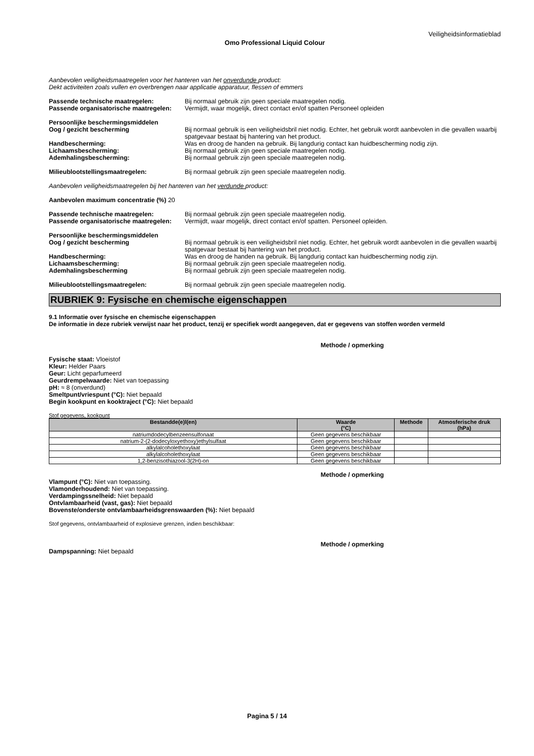Veiligheidsinformatieblad
Omo Professional Liquid Colour
Aanbevolen veiligheidsmaatregelen voor het hanteren van het onverdunde product:
Dekt activiteiten zoals vullen en overbrengen naar applicatie apparatuur, flessen of emmers
Passende technische maatregelen: Bij normaal gebruik zijn geen speciale maatregelen nodig.
Passende organisatorische maatregelen:
Vermijdt, waar mogelijk, direct contact en/of spatten Personeel opleiden
Persoonlijke beschermingsmiddelen
Oog / gezicht bescherming Bij normaal gebruik is een veiligheidsbril niet nodig. Echter, het gebruik wordt aanbevolen in die gevallen waarbij spatgevaar bestaat bij hantering van het product.
Handbescherming: Was en droog de handen na gebruik. Bij langdurig contact kan huidbescherming nodig zijn.
Lichaamsbescherming: Bij normaal gebruik zijn geen speciale maatregelen nodig.
Ademhalingsbescherming: Bij normaal gebruik zijn geen speciale maatregelen nodig.
Milieublootstellingsmaatregelen: Bij normaal gebruik zijn geen speciale maatregelen nodig.
Aanbevolen veiligheidsmaatregelen bij het hanteren van het verdunde product:
Aanbevolen maximum concentratie (%) 20
Passende technische maatregelen: Bij normaal gebruik zijn geen speciale maatregelen nodig.
Passende organisatorische maatregelen:
Vermijdt, waar mogelijk, direct contact en/of spatten. Personeel opleiden.
Persoonlijke beschermingsmiddelen
Oog / gezicht bescherming Bij normaal gebruik is een veiligheidsbril niet nodig. Echter, het gebruik wordt aanbevolen in die gevallen waarbij spatgevaar bestaat bij hantering van het product.
Handbescherming: Was en droog de handen na gebruik. Bij langdurig contact kan huidbescherming nodig zijn.
Lichaamsbescherming: Bij normaal gebruik zijn geen speciale maatregelen nodig.
Ademhalingsbescherming Bij normaal gebruik zijn geen speciale maatregelen nodig.
Milieublootstellingsmaatregelen: Bij normaal gebruik zijn geen speciale maatregelen nodig.
RUBRIEK 9: Fysische en chemische eigenschappen
9.1 Informatie over fysische en chemische eigenschappen
De informatie in deze rubriek verwijst naar het product, tenzij er specifiek wordt aangegeven, dat er gegevens van stoffen worden vermeld
Methode / opmerking
Fysische staat: Vloeistof
Kleur: Helder Paars
Geur: Licht geparfumeerd
Geurdrempelwaarde: Niet van toepassing
pH: ≈ 8 (onverdund)
Smeltpunt/vriespunt (°C): Niet bepaald
Begin kookpunt en kooktraject (°C): Niet bepaald
Stof gegevens, kookpunt
| Bestandde(e)l(en) | Waarde (°C) | Methode | Atmosferische druk (hPa) |
| --- | --- | --- | --- |
| natriumdodecylbenzeensulfonaat | Geen gegevens beschikbaar | | |
| natrium-2-(2-dodecyloxyethoxy)ethylsulfaat | Geen gegevens beschikbaar | | |
| alkylalcoholethoxylaat | Geen gegevens beschikbaar | | |
| alkylalcoholethoxylaat | Geen gegevens beschikbaar | | |
| 1,2-benzisothiazool-3(2H)-on | Geen gegevens beschikbaar | | |
Methode / opmerking
Vlampunt (°C): Niet van toepassing.
Vlamonderhoudend: Niet van toepassing.
Verdampingssnelheid: Niet bepaald
Ontvlambaarheid (vast, gas): Niet bepaald
Bovenste/onderste ontvlambaarheidsgrenswaarden (%): Niet bepaald
Stof gegevens, ontvlambaarheid of explosieve grenzen, indien beschikbaar:
Methode / opmerking
Dampspanning: Niet bepaald
Pagina 5 / 14